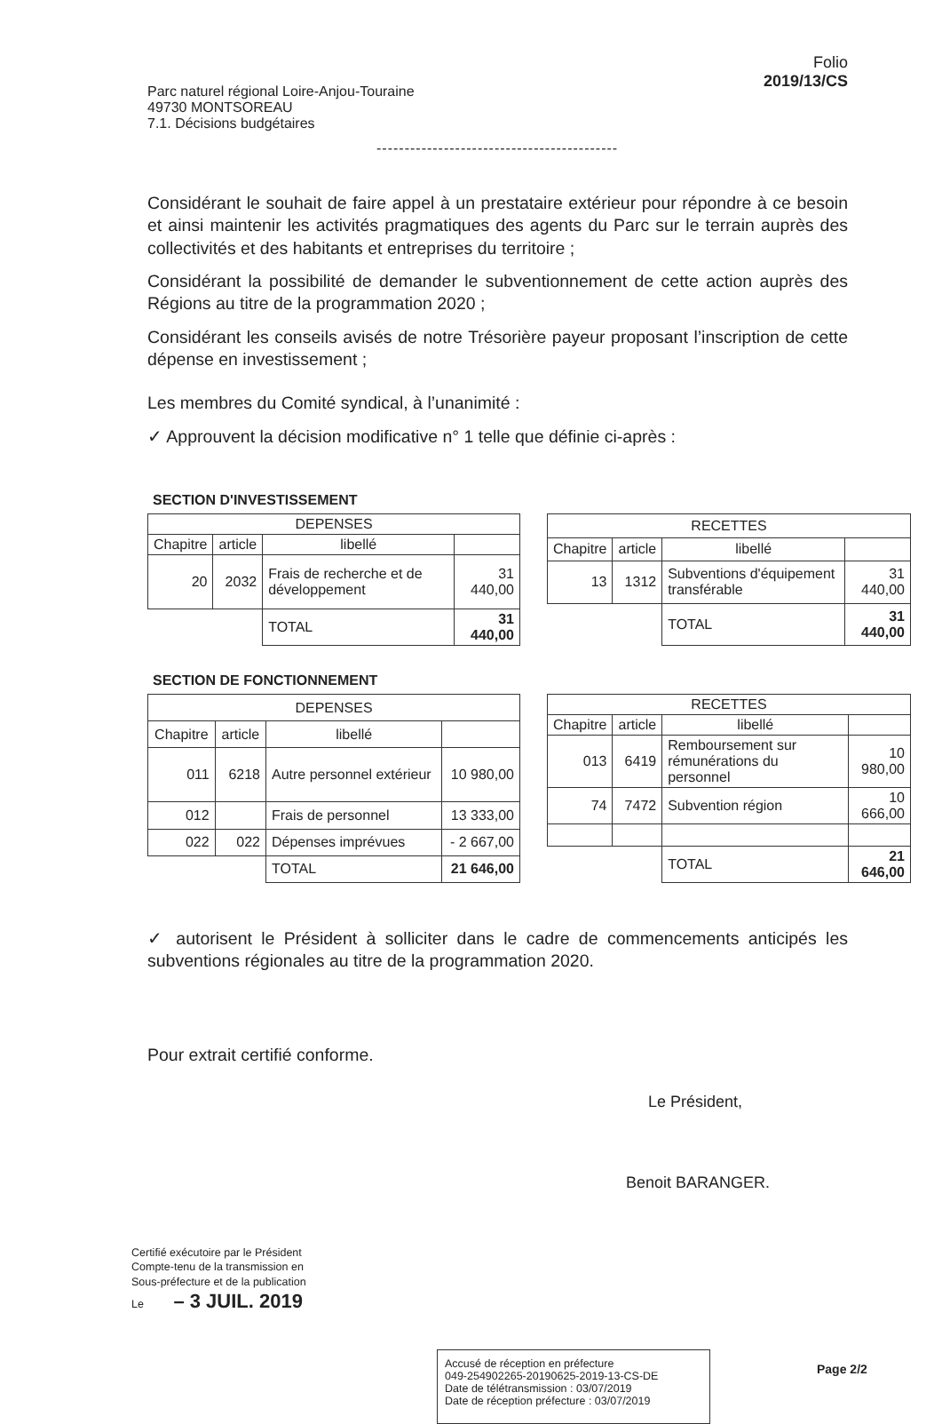Parc naturel régional Loire-Anjou-Touraine
49730 MONTSOREAU
7.1. Décisions budgétaires
Folio
2019/13/CS
-------------------------------------------
Considérant le souhait de faire appel à un prestataire extérieur pour répondre à ce besoin et ainsi maintenir les activités pragmatiques des agents du Parc sur le terrain auprès des collectivités et des habitants et entreprises du territoire ;
Considérant la possibilité de demander le subventionnement de cette action auprès des Régions au titre de la programmation 2020 ;
Considérant les conseils avisés de notre Trésorière payeur proposant l’inscription de cette dépense en investissement ;
Les membres du Comité syndical, à l’unanimité :
✓ Approuvent la décision modificative n° 1 telle que définie ci-après :
SECTION D'INVESTISSEMENT
| DEPENSES | | | |
| --- | --- | --- | --- |
| Chapitre | article | libellé | |
| 20 | 2032 | Frais de recherche et de développement | 31 440,00 |
| | | TOTAL | 31 440,00 |
| RECETTES | | | |
| --- | --- | --- | --- |
| Chapitre | article | libellé | |
| 13 | 1312 | Subventions d'équipement transférable | 31 440,00 |
| | | TOTAL | 31 440,00 |
SECTION DE FONCTIONNEMENT
| DEPENSES | | | |
| --- | --- | --- | --- |
| Chapitre | article | libellé | |
| 011 | 6218 | Autre personnel extérieur | 10 980,00 |
| 012 | | Frais de personnel | 13 333,00 |
| 022 | 022 | Dépenses imprévues | - 2 667,00 |
| | | TOTAL | 21 646,00 |
| RECETTES | | | |
| --- | --- | --- | --- |
| Chapitre | article | libellé | |
| 013 | 6419 | Remboursement sur rémunérations du personnel | 10 980,00 |
| 74 | 7472 | Subvention région | 10 666,00 |
| | | TOTAL | 21 646,00 |
✓ autorisent le Président à solliciter dans le cadre de commencements anticipés les subventions régionales au titre de la programmation 2020.
Pour extrait certifié conforme.
Le Président,
Benoit BARANGER.
Certifié exécutoire par le Président
Compte-tenu de la transmission en
Sous-préfecture et de la publication
Le – 3 JUIL. 2019
Accusé de réception en préfecture
049-254902265-20190625-2019-13-CS-DE
Date de télétransmission : 03/07/2019
Date de réception préfecture : 03/07/2019
Page 2/2